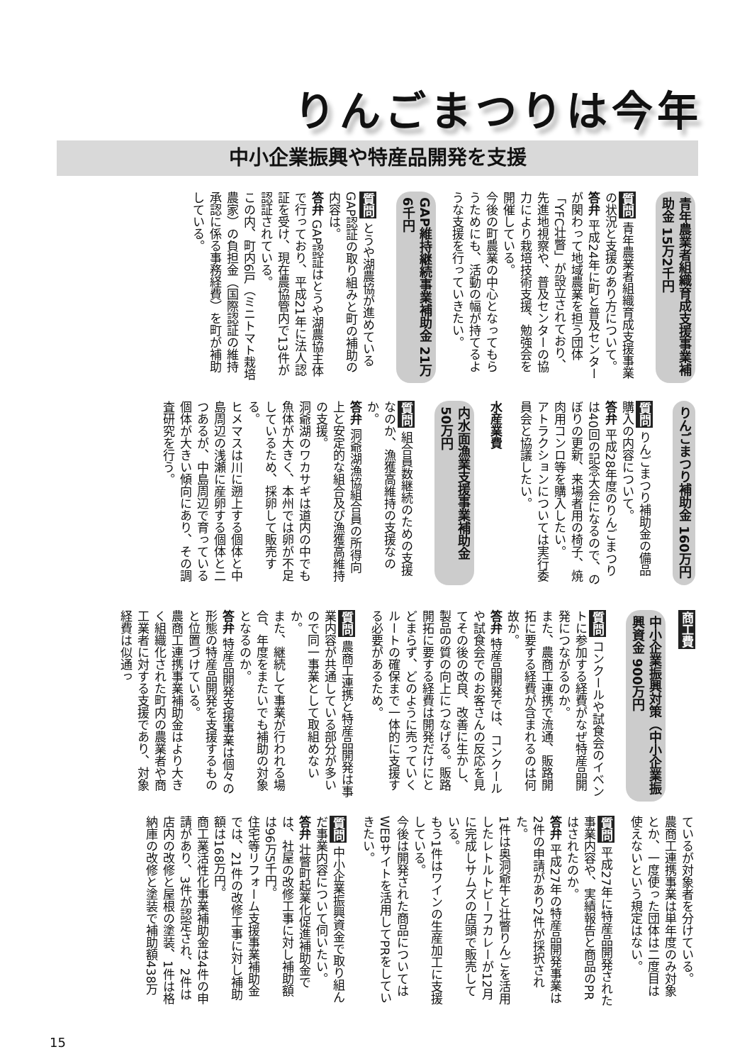りんごまつりは今年
中小企業振興や特産品開発を支援
青年農業者組織育成支援事業補助金 15万2千円
質問 青年農業者組織育成支援事業の状況と支援のあり方について。
答弁 平成24年に町と普及センターが関わって地域農業を担う団体「YFC壮瞥」が設立されており、先進地視察や、普及センターの協力により栽培技術支援、勉強会を開催している。
今後の町農業の中心となってもらうためにも、活動の幅が持てるような支援を行っていきたい。
GAP維持継続事業補助金 21万6千円
質問 とうや湖農協が進めているGAP認証の取り組みと町の補助の内容は。
答弁 GAP認証はとうや湖農協主体で行っており、平成21年に法人認証を受け、現在農協管内で13件が認証されている。
この内、町内6戸（ミニトマト栽培農家）の負担金（国際認証の維持承認に係る事務経費）を町が補助している。
りんごまつり補助金 160万円
質問 りんごまつり補助金の備品購入の内容について。
答弁 平成28年度のりんごまつりは40回の記念大会になるので、のぼりの更新、来場者用の椅子、焼肉用コンロ等を購入したい。
アトラクションについては実行委員会と協議したい。
水産業費
内水面漁業支援事業補助金 50万円
質問 組合員数継続のための支援なのか、漁獲高維持の支援なのか。
答弁 洞爺湖漁協組合員の所得向上と安定的な組合及び漁獲高維持の支援。
洞爺湖のワカサギは道内の中でも魚体が大きく、本州では卵が不足しているため、採卵して販売する。
ヒメマスは川に遡上する個体と中島周辺の浅瀬に産卵する個体と二つあるが、中島周辺で育っている個体が大きい傾向にあり、その調査研究を行う。
商工費
中小企業振興対策（中小企業振興資金 900万円
質問 コンクールや試食会のイベントに参加する経費がなぜ特産品開発につながるのか。
また、農商工連携で流通、販路開拓に要する経費が含まれるのは何故か。
答弁 特産品開発では、コンクールや試食会でのお客さんの反応を見てその後の改良、改善に生かし、製品の質の向上につなげる。販路開拓に要する経費は開発だけにとどまらず、どのように売っていくルートの確保まで一体的に支援する必要があるため。
質問 農商工連携と特産品開発は事業内容が共通している部分が多いので同一事業として取組めないか。
また、継続して事業が行われる場合、年度をまたいでも補助の対象となるのか。
答弁 特産品開発支援事業は個々の形態の特産品開発を支援するものと位置づけている。
農商工連携事業補助金はより大きく組織化された町内の農業者や商工業者に対する支援であり、対象経費は似通っ
ているが対象者を分けている。
農商工連携事業は単年度のみ対象とか、一度使った団体は二度目は使えないという規定はない。
質問 平成27年に特産品開発された事業内容や、実績報告と商品のPRはされたのか。
答弁 平成27年の特産品開発事業は2件の申請があり2件が採択された。
1件は奥洞爺牛と壮瞥りんごを活用したレトルトビーフカレーが12月に完成しサムズの店頭で販売している。
もう1件はワインの生産加工に支援している。
今後は開発された商品についてはWEBサイトを活用してPRをしていきたい。
質問 中小企業振興資金で取り組んだ事業内容について伺いたい。
答弁 壮瞥町起業化促進補助金では、社屋の改修工事に対し補助額は96万5千円。
住宅等リフォーム支援事業補助金では、21件の改修工事に対し補助額は168万円。
商工業活性化事業補助金は4件の申請があり、3件が認定され、2件は店内の改修と屋根の塗装、1件は格納庫の改修と塗装で補助額438万
15